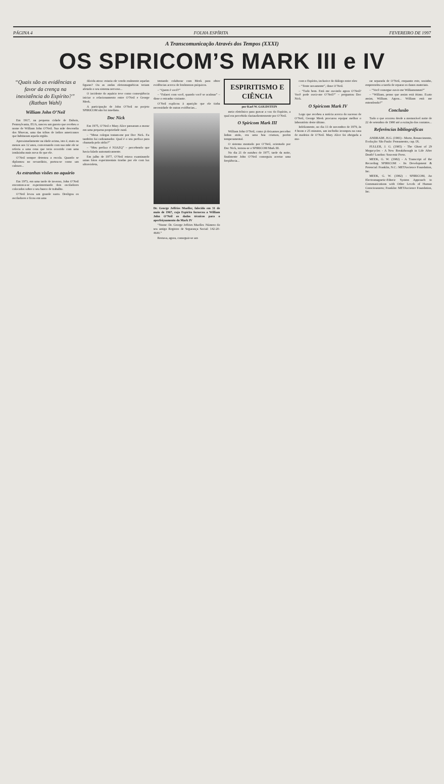PÁGINA 4 FOLHA ESPÍRITA FEVEREIRO DE 1997
A Transcomunicação Através dos Tempos (XXXI)
OS SPIRICOM’S MARK III e IV
“Quais são as evidências a favor da crença na inexistência do Espírito?” (Rathan Wahl)
William John O’Neil
Em 1917, na pequena cidade de Dubois, Pennsylvania, EUA, nasceu um garoto que recebeu o nome de William John O’Neil. Sua mãe descendia dos Sênecas, uma das tribos de índios americanos que habitaram aquela região.
Aproximadamente na idade acima, isto é, mais ou menos aos 12 anos, conversando com sua mãe ele se referiu a uma cena que teria ocorrido com uma irmãzinha mais nova do que ele.
O’Neil sempre detestou a escola. Quando se diplomou no secundário, portou-se como um calouro...
As estranhas visões no aquário
Em 1973, em uma tarde de inverno, John O’Neil encontrava-se experimentando dois osciladores colocados sobre o seu banco de trabalho.
O’Neil levou um grande susto. Desligou os osciladores e ficou em uma
dúvida atroz: estaria ele vendo realmente aquelas figuras? Ou as ondas eletromagnéticas teriam afetado o seu sistema nervoso...
O incidente do aquário teve como conseqüência iniciar o relacionamento entre O’Neil e George Meek.
A participação de John O’Neil no projeto SPIRICOM não foi imediata.
Doc Nick
Em 1975, O’Neil e Mary Alice passaram a morar em uma pequena propriedade rural.
– “Meus colegas tratam-me por Doc Nick. Eu também fui radioamador. Qual é o seu prefixo para chamada pelo rádio?”
– “Meu prefixo é N3AZQ” – percebendo que havia falado automaticamente.
Em julho de 1977, O’Neil estava examinando umas fotos experimentais tiradas por ele com luz ultravioleta,
tentando colaborar com Meek para obter evidências acerca de fenômenos psíquicos.
– “Quem é você?”
– “Falarei com você, quando você se acalmar” – disse o estranho visitante.
O’Neil explicou à aparição que ele tinha necessidade de outras evidências...
Dr. George Jeffries Mueller, falecido em 31 de maio de 1967, cujo Espírito forneceu a William John O’Neil os dados técnicos para o aperfeiçoamento do Mark IV
“Nome: Dr. George Jeffries Mueller. Número do seu antigo Registro de Segurança Social: 142-20-4640.”
Restava, agora, conseguir-se um
ESPIRITISMO E CIÊNCIA
por Karl W. GOLDSTEIN
meio eletrônico para gravar a voz do Espírito, a qual era percebida clariaudientemente por O’Neil.
O Spiricom Mark III
William John O’Neil, como já deixamos perceber linhas atrás, era uma boa criatura, porém temperamental.
O sistema montado por O’Neil, orientado por Doc Nick, tornou-se o SPIRICOM Mark III.
No dia 21 de outubro de 1977, tarde da noite, finalmente John O’Neil conseguiu acertar uma freqüência...
com o Espírito, inclusive do diálogo entre eles:
– “Tente novamente”, disse O’Neil.
– “Tudo bem. Está me ouvindo agora O’Neil? Você pode ouvir-me O’Neil?” – perguntou Doc Nick.
O Spiricom Mark IV
Logo que recebeu a notícia acerca do sucesso de O’Neil, George Meek procurou equipar melhor o laboratório deste último.
Infelizmente, no dia 13 de novembro de 1979, às 4 horas e 25 minutos, um incêndio irrompeu na casa de madeira de O’Neil. Mary Alice foi obrigada a mo-
rar separada de O’Neil, enquanto este, sozinho, empreendeu a tarefa de reparar os danos materiais.
– “Você consegue ouvir-me Williammmm?”
– “William, penso que assim está ótimo. Exato assim, William. Agora... William está me entendendo?”
Conclusão
Tudo o que ocorreu desde a memorável noite de 22 de setembro de 1980 até a extinção dos contatos...
Referências bibliográficas
ANDRADE, H.G. (1983) - Morte, Renascimento, Evolução: São Paulo: Pensamento, cap. IX.
FULLER, J. G. (1985) - The Ghost of 29 Megacycles - A New Breakthrough in Life After Death? London: Souvenir Press.
MEEK, G. W. (1982) - A Transcript of the Recording SPIRICOM - Its Development & Potencial: Franklin, N.C.: METAscience Foundation, Inc.
MEEK, G. W. (1982) - SPIRICOM, An Electromagnetic-Etheric System Approach to Communications with Other Levels of Human Consciousness; Franklin: METAscience Foundation, Inc.